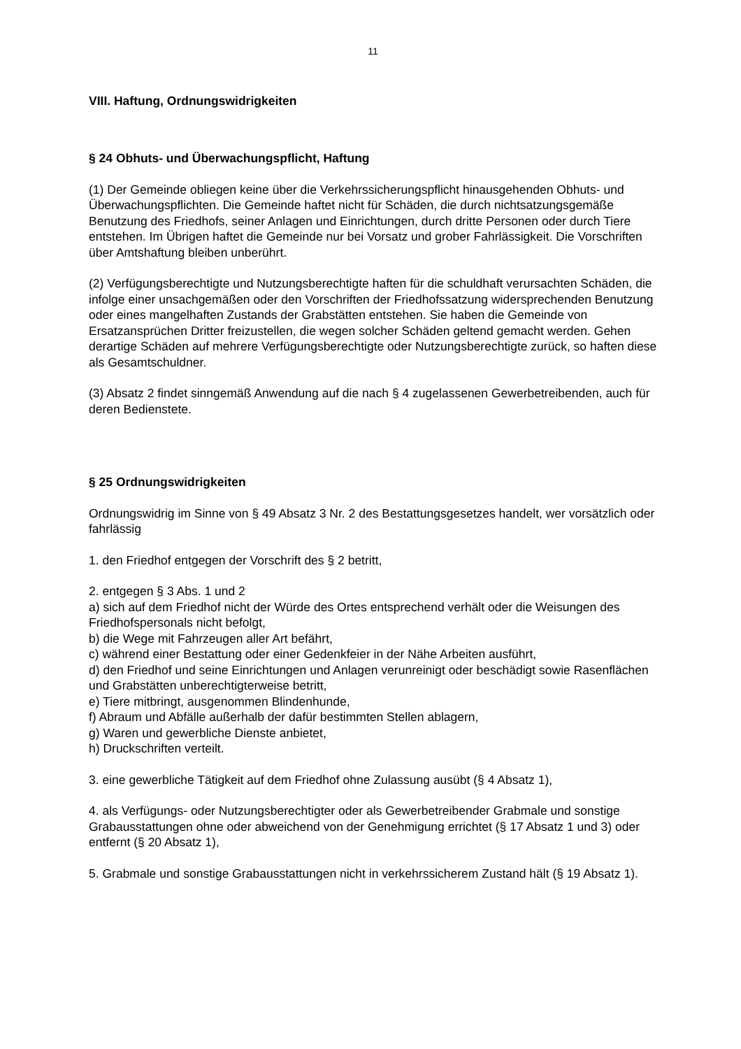11
VIII. Haftung, Ordnungswidrigkeiten
§ 24 Obhuts- und Überwachungspflicht, Haftung
(1) Der Gemeinde obliegen keine über die Verkehrssicherungspflicht hinausgehenden Obhuts- und Überwachungspflichten. Die Gemeinde haftet nicht für Schäden, die durch nichtsatzungsgemäße Benutzung des Friedhofs, seiner Anlagen und Einrichtungen, durch dritte Personen oder durch Tiere entstehen. Im Übrigen haftet die Gemeinde nur bei Vorsatz und grober Fahrlässigkeit. Die Vorschriften über Amtshaftung bleiben unberührt.
(2) Verfügungsberechtigte und Nutzungsberechtigte haften für die schuldhaft verursachten Schäden, die infolge einer unsachgemäßen oder den Vorschriften der Friedhofssatzung widersprechenden Benutzung oder eines mangelhaften Zustands der Grabstätten entstehen. Sie haben die Gemeinde von Ersatzansprüchen Dritter freizustellen, die wegen solcher Schäden geltend gemacht werden. Gehen derartige Schäden auf mehrere Verfügungsberechtigte oder Nutzungsberechtigte zurück, so haften diese als Gesamtschuldner.
(3) Absatz 2 findet sinngemäß Anwendung auf die nach § 4 zugelassenen Gewerbetreibenden, auch für deren Bedienstete.
§ 25 Ordnungswidrigkeiten
Ordnungswidrig im Sinne von § 49 Absatz 3 Nr. 2 des Bestattungsgesetzes handelt, wer vorsätzlich oder fahrlässig
1. den Friedhof entgegen der Vorschrift des § 2 betritt,
2. entgegen § 3 Abs. 1 und 2
a) sich auf dem Friedhof nicht der Würde des Ortes entsprechend verhält oder die Weisungen des Friedhofspersonals nicht befolgt,
b) die Wege mit Fahrzeugen aller Art befährt,
c) während einer Bestattung oder einer Gedenkfeier in der Nähe Arbeiten ausführt,
d) den Friedhof und seine Einrichtungen und Anlagen verunreinigt oder beschädigt sowie Rasenflächen und Grabstätten unberechtigterweise betritt,
e) Tiere mitbringt, ausgenommen Blindenhunde,
f) Abraum und Abfälle außerhalb der dafür bestimmten Stellen ablagern,
g) Waren und gewerbliche Dienste anbietet,
h) Druckschriften verteilt.
3. eine gewerbliche Tätigkeit auf dem Friedhof ohne Zulassung ausübt (§ 4 Absatz 1),
4. als Verfügungs- oder Nutzungsberechtigter oder als Gewerbetreibender Grabmale und sonstige Grabausstattungen ohne oder abweichend von der Genehmigung errichtet (§ 17 Absatz 1 und 3) oder entfernt (§ 20 Absatz 1),
5. Grabmale und sonstige Grabausstattungen nicht in verkehrssicherem Zustand hält (§ 19 Absatz 1).